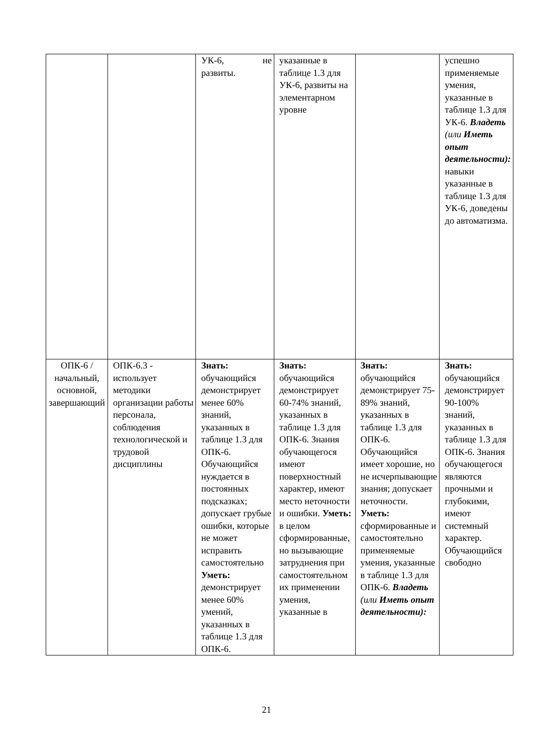| | | УК-6, не развиты. | указанные в таблице 1.3 для УК-6, развиты на элементарном уровне | | успешно применяемые умения, указанные в таблице 1.3 для УК-6. Владеть (или Иметь опыт деятельности): навыки указанные в таблице 1.3 для УК-6, доведены до автоматизма. |
| ОПК-6 / начальный, основной, завершающий | ОПК-6.3 - использует методики организации работы персонала, соблюдения технологической и трудовой дисциплины | Знать: обучающийся демонстрирует менее 60% знаний, указанных в таблице 1.3 для ОПК-6. Обучающийся нуждается в постоянных подсказках; допускает грубые ошибки, которые не может исправить самостоятельно Уметь: демонстрирует менее 60% умений, указанных в таблице 1.3 для ОПК-6. | Знать: обучающийся демонстрирует 60-74% знаний, указанных в таблице 1.3 для ОПК-6. Знания обучающегося имеют поверхностный характер, имеют место неточности и ошибки. Уметь: в целом сформированные, но вызывающие затруднения при самостоятельном их применении умения, указанные в | Знать: обучающийся демонстрирует 75-89% знаний, указанных в таблице 1.3 для ОПК-6. Обучающийся имеет хорошие, но не исчерпывающие знания; допускает неточности. Уметь: сформированные и самостоятельно применяемые умения, указанные в таблице 1.3 для ОПК-6. Владеть (или Иметь опыт деятельности): | Знать: обучающийся демонстрирует 90-100% знаний, указанных в таблице 1.3 для ОПК-6. Знания обучающегося являются прочными и глубокими, имеют системный характер. Обучающийся свободно |
21